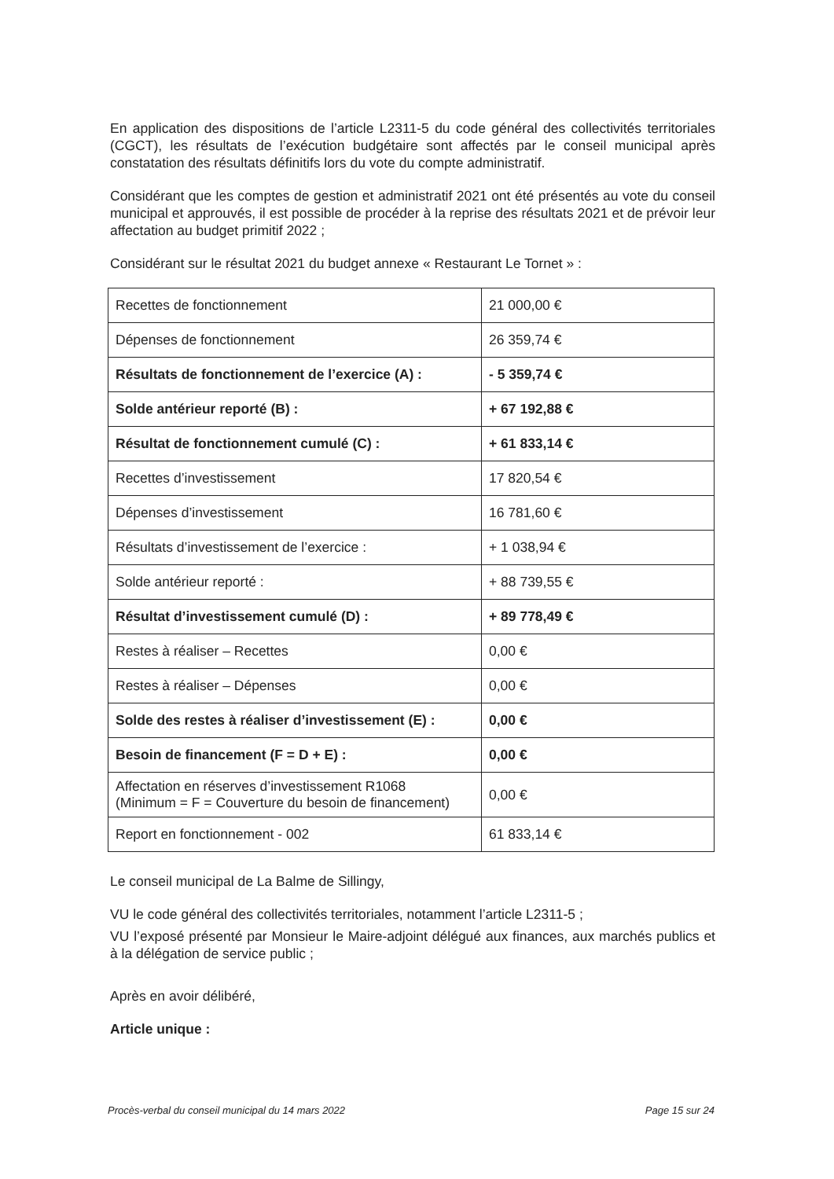En application des dispositions de l’article L2311-5 du code général des collectivités territoriales (CGCT), les résultats de l’exécution budgétaire sont affectés par le conseil municipal après constatation des résultats définitifs lors du vote du compte administratif.
Considérant que les comptes de gestion et administratif 2021 ont été présentés au vote du conseil municipal et approuvés, il est possible de procéder à la reprise des résultats 2021 et de prévoir leur affectation au budget primitif 2022 ;
Considérant sur le résultat 2021 du budget annexe « Restaurant Le Tornet » :
| Recettes de fonctionnement | 21 000,00 € |
| Dépenses de fonctionnement | 26 359,74 € |
| Résultats de fonctionnement de l’exercice (A) : | - 5 359,74 € |
| Solde antérieur reporté (B) : | + 67 192,88 € |
| Résultat de fonctionnement cumulé (C) : | + 61 833,14 € |
| Recettes d’investissement | 17 820,54 € |
| Dépenses d’investissement | 16 781,60 € |
| Résultats d’investissement de l’exercice : | + 1 038,94 € |
| Solde antérieur reporté : | + 88 739,55 € |
| Résultat d’investissement cumulé (D) : | + 89 778,49 € |
| Restes à réaliser – Recettes | 0,00 € |
| Restes à réaliser – Dépenses | 0,00 € |
| Solde des restes à réaliser d’investissement (E) : | 0,00 € |
| Besoin de financement (F = D + E) : | 0,00 € |
| Affectation en réserves d’investissement R1068 (Minimum = F = Couverture du besoin de financement) | 0,00 € |
| Report en fonctionnement - 002 | 61 833,14 € |
Le conseil municipal de La Balme de Sillingy,
VU le code général des collectivités territoriales, notamment l’article L2311-5 ;
VU l’exposé présenté par Monsieur le Maire-adjoint délégué aux finances, aux marchés publics et à la délégation de service public ;
Après en avoir délibéré,
Article unique :
Procès-verbal du conseil municipal du 14 mars 2022 Page 15 sur 24